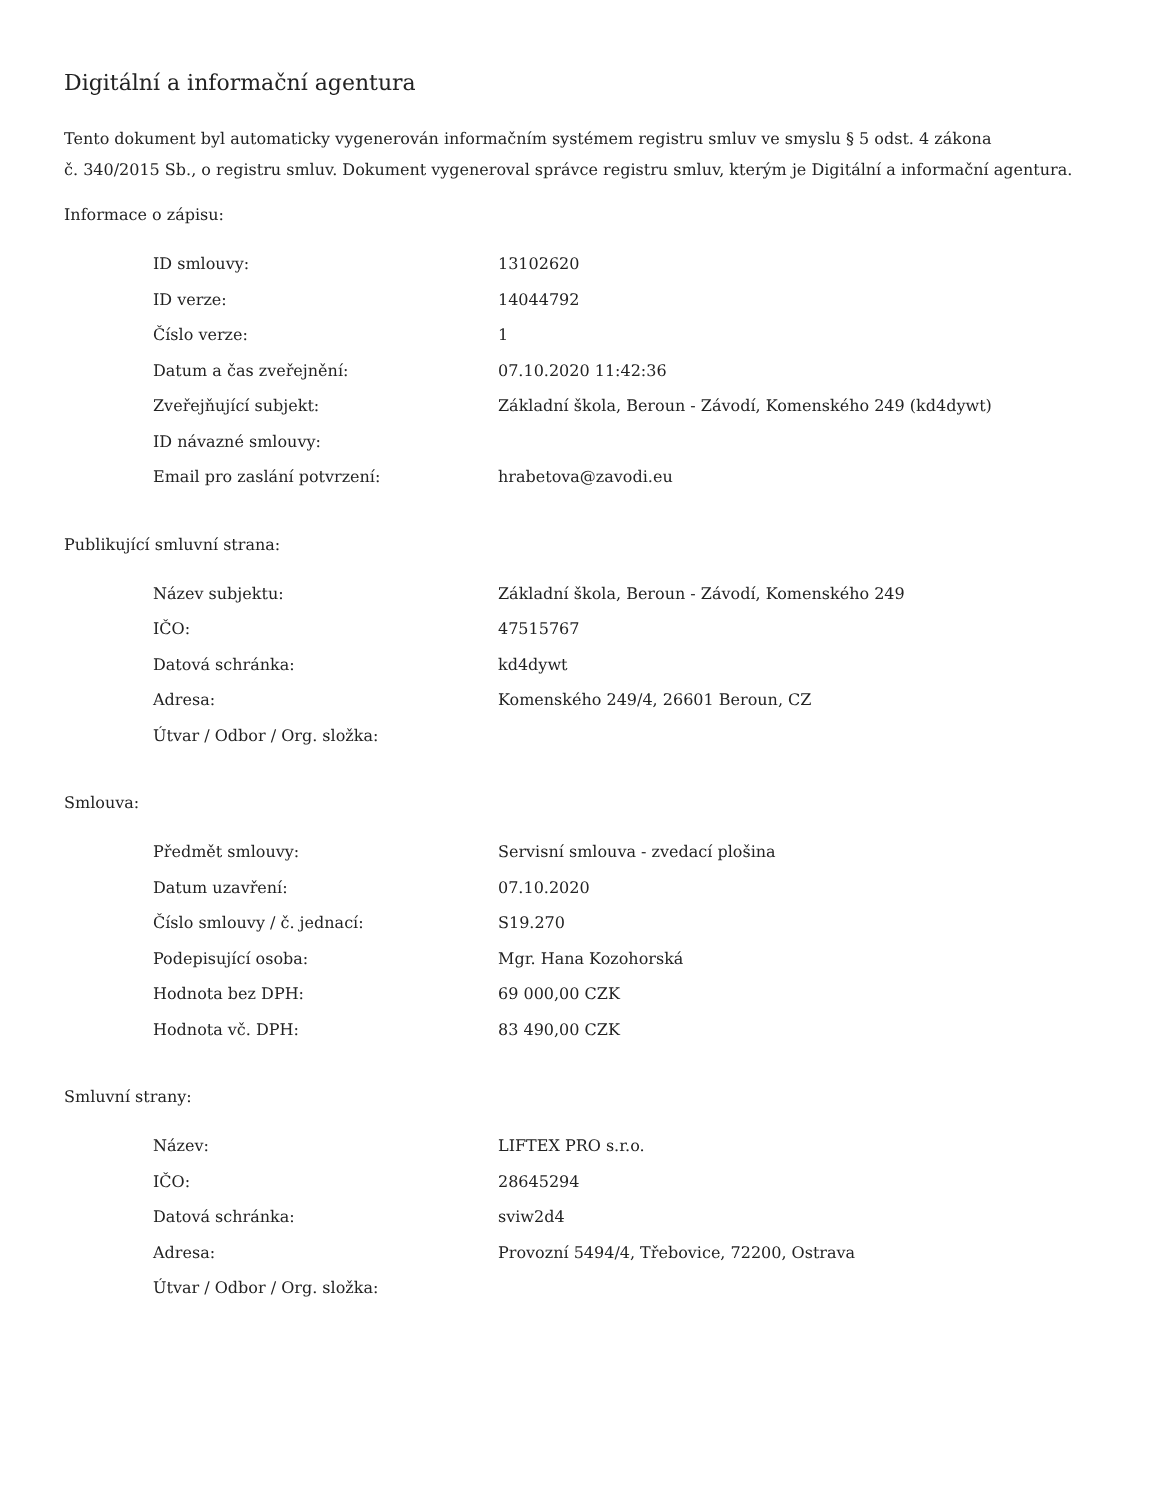Digitální a informační agentura
Tento dokument byl automaticky vygenerován informačním systémem registru smluv ve smyslu § 5 odst. 4 zákona
č. 340/2015 Sb., o registru smluv. Dokument vygeneroval správce registru smluv, kterým je Digitální a informační agentura.
Informace o zápisu:
| ID smlouvy: | 13102620 |
| ID verze: | 14044792 |
| Číslo verze: | 1 |
| Datum a čas zveřejnění: | 07.10.2020 11:42:36 |
| Zveřejňující subjekt: | Základní škola, Beroun - Závodí, Komenského 249 (kd4dywt) |
| ID návazné smlouvy: | |
| Email pro zaslání potvrzení: | hrabetova@zavodi.eu |
Publikující smluvní strana:
| Název subjektu: | Základní škola, Beroun - Závodí, Komenského 249 |
| IČO: | 47515767 |
| Datová schránka: | kd4dywt |
| Adresa: | Komenského 249/4, 26601 Beroun, CZ |
| Útvar / Odbor / Org. složka: | |
Smlouva:
| Předmět smlouvy: | Servisní smlouva - zvedací plošina |
| Datum uzavření: | 07.10.2020 |
| Číslo smlouvy / č. jednací: | S19.270 |
| Podepisující osoba: | Mgr. Hana Kozohorská |
| Hodnota bez DPH: | 69 000,00 CZK |
| Hodnota vč. DPH: | 83 490,00 CZK |
Smluvní strany:
| Název: | LIFTEX PRO s.r.o. |
| IČO: | 28645294 |
| Datová schránka: | sviw2d4 |
| Adresa: | Provozní 5494/4, Třebovice, 72200, Ostrava |
| Útvar / Odbor / Org. složka: | |